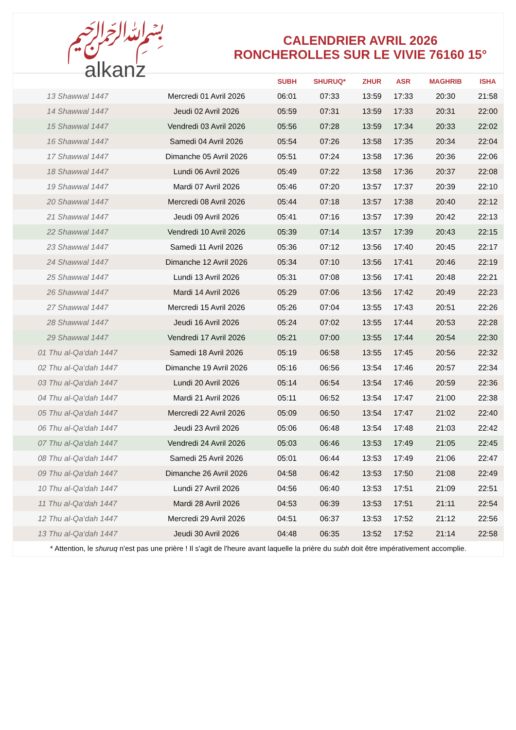﷽
alkanz
CALENDRIER AVRIL 2026
RONCHEROLLES SUR LE VIVIE 76160 15°
| | | SUBH | SHURUQ* | ZHUR | ASR | MAGHRIB | ISHA |
| --- | --- | --- | --- | --- | --- | --- | --- |
| 13 Shawwal 1447 | Mercredi 01 Avril 2026 | 06:01 | 07:33 | 13:59 | 17:33 | 20:30 | 21:58 |
| 14 Shawwal 1447 | Jeudi 02 Avril 2026 | 05:59 | 07:31 | 13:59 | 17:33 | 20:31 | 22:00 |
| 15 Shawwal 1447 | Vendredi 03 Avril 2026 | 05:56 | 07:28 | 13:59 | 17:34 | 20:33 | 22:02 |
| 16 Shawwal 1447 | Samedi 04 Avril 2026 | 05:54 | 07:26 | 13:58 | 17:35 | 20:34 | 22:04 |
| 17 Shawwal 1447 | Dimanche 05 Avril 2026 | 05:51 | 07:24 | 13:58 | 17:36 | 20:36 | 22:06 |
| 18 Shawwal 1447 | Lundi 06 Avril 2026 | 05:49 | 07:22 | 13:58 | 17:36 | 20:37 | 22:08 |
| 19 Shawwal 1447 | Mardi 07 Avril 2026 | 05:46 | 07:20 | 13:57 | 17:37 | 20:39 | 22:10 |
| 20 Shawwal 1447 | Mercredi 08 Avril 2026 | 05:44 | 07:18 | 13:57 | 17:38 | 20:40 | 22:12 |
| 21 Shawwal 1447 | Jeudi 09 Avril 2026 | 05:41 | 07:16 | 13:57 | 17:39 | 20:42 | 22:13 |
| 22 Shawwal 1447 | Vendredi 10 Avril 2026 | 05:39 | 07:14 | 13:57 | 17:39 | 20:43 | 22:15 |
| 23 Shawwal 1447 | Samedi 11 Avril 2026 | 05:36 | 07:12 | 13:56 | 17:40 | 20:45 | 22:17 |
| 24 Shawwal 1447 | Dimanche 12 Avril 2026 | 05:34 | 07:10 | 13:56 | 17:41 | 20:46 | 22:19 |
| 25 Shawwal 1447 | Lundi 13 Avril 2026 | 05:31 | 07:08 | 13:56 | 17:41 | 20:48 | 22:21 |
| 26 Shawwal 1447 | Mardi 14 Avril 2026 | 05:29 | 07:06 | 13:56 | 17:42 | 20:49 | 22:23 |
| 27 Shawwal 1447 | Mercredi 15 Avril 2026 | 05:26 | 07:04 | 13:55 | 17:43 | 20:51 | 22:26 |
| 28 Shawwal 1447 | Jeudi 16 Avril 2026 | 05:24 | 07:02 | 13:55 | 17:44 | 20:53 | 22:28 |
| 29 Shawwal 1447 | Vendredi 17 Avril 2026 | 05:21 | 07:00 | 13:55 | 17:44 | 20:54 | 22:30 |
| 01 Thu al-Qa‘dah 1447 | Samedi 18 Avril 2026 | 05:19 | 06:58 | 13:55 | 17:45 | 20:56 | 22:32 |
| 02 Thu al-Qa‘dah 1447 | Dimanche 19 Avril 2026 | 05:16 | 06:56 | 13:54 | 17:46 | 20:57 | 22:34 |
| 03 Thu al-Qa‘dah 1447 | Lundi 20 Avril 2026 | 05:14 | 06:54 | 13:54 | 17:46 | 20:59 | 22:36 |
| 04 Thu al-Qa‘dah 1447 | Mardi 21 Avril 2026 | 05:11 | 06:52 | 13:54 | 17:47 | 21:00 | 22:38 |
| 05 Thu al-Qa‘dah 1447 | Mercredi 22 Avril 2026 | 05:09 | 06:50 | 13:54 | 17:47 | 21:02 | 22:40 |
| 06 Thu al-Qa‘dah 1447 | Jeudi 23 Avril 2026 | 05:06 | 06:48 | 13:54 | 17:48 | 21:03 | 22:42 |
| 07 Thu al-Qa‘dah 1447 | Vendredi 24 Avril 2026 | 05:03 | 06:46 | 13:53 | 17:49 | 21:05 | 22:45 |
| 08 Thu al-Qa‘dah 1447 | Samedi 25 Avril 2026 | 05:01 | 06:44 | 13:53 | 17:49 | 21:06 | 22:47 |
| 09 Thu al-Qa‘dah 1447 | Dimanche 26 Avril 2026 | 04:58 | 06:42 | 13:53 | 17:50 | 21:08 | 22:49 |
| 10 Thu al-Qa‘dah 1447 | Lundi 27 Avril 2026 | 04:56 | 06:40 | 13:53 | 17:51 | 21:09 | 22:51 |
| 11 Thu al-Qa‘dah 1447 | Mardi 28 Avril 2026 | 04:53 | 06:39 | 13:53 | 17:51 | 21:11 | 22:54 |
| 12 Thu al-Qa‘dah 1447 | Mercredi 29 Avril 2026 | 04:51 | 06:37 | 13:53 | 17:52 | 21:12 | 22:56 |
| 13 Thu al-Qa‘dah 1447 | Jeudi 30 Avril 2026 | 04:48 | 06:35 | 13:52 | 17:52 | 21:14 | 22:58 |
* Attention, le shuruq n'est pas une prière ! Il s'agit de l'heure avant laquelle la prière du subh doit être impérativement accomplie.